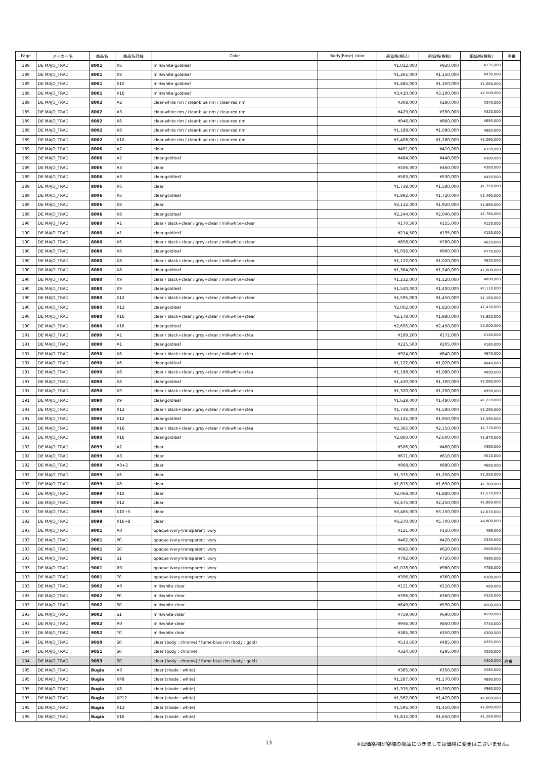| Page | メーカー名 | 商品名 | 商品名詳細 | Color | Body(Base) color | 新価格(税込) | 新価格(税抜) | 旧価格(税抜) | 廃番 |
| --- | --- | --- | --- | --- | --- | --- | --- | --- | --- |
| 189 | DE MAJO_TRAD | 8001 | K6 | milkwhite-goldleaf | | ¥1,012,000 | ¥920,000 | ¥735,000 | |
| 189 | DE MAJO_TRAD | 8001 | K8 | milkwhite-goldleaf | | ¥1,265,000 | ¥1,150,000 | ¥930,000 | |
| 189 | DE MAJO_TRAD | 8001 | K10 | milkwhite-goldleaf | | ¥1,485,000 | ¥1,350,000 | ¥1,060,000 | |
| 189 | DE MAJO_TRAD | 8001 | K16 | milkwhite-goldleaf | | ¥3,410,000 | ¥3,100,000 | ¥2,500,000 | |
| 189 | DE MAJO_TRAD | 8002 | A2 | clear-white rim / clear-blue rim / clear-red rim | | ¥308,000 | ¥280,000 | ¥240,000 | |
| 189 | DE MAJO_TRAD | 8002 | A3 | clear-white rim / clear-blue rim / clear-red rim | | ¥429,000 | ¥390,000 | ¥320,000 | |
| 189 | DE MAJO_TRAD | 8002 | K6 | clear-white rim / clear-blue rim / clear-red rim | | ¥946,000 | ¥860,000 | ¥695,000 | |
| 189 | DE MAJO_TRAD | 8002 | K8 | clear-white rim / clear-blue rim / clear-red rim | | ¥1,188,000 | ¥1,080,000 | ¥885,000 | |
| 189 | DE MAJO_TRAD | 8002 | K10 | clear-white rim / clear-blue rim / clear-red rim | | ¥1,408,000 | ¥1,280,000 | ¥1,060,000 | |
| 189 | DE MAJO_TRAD | 8006 | A2 | clear | | ¥451,000 | ¥410,000 | ¥350,000 | |
| 189 | DE MAJO_TRAD | 8006 | A2 | clear-goldleaf | | ¥484,000 | ¥440,000 | ¥380,000 | |
| 189 | DE MAJO_TRAD | 8006 | A3 | clear | | ¥506,000 | ¥460,000 | ¥380,000 | |
| 189 | DE MAJO_TRAD | 8006 | A3 | clear-goldleaf | | ¥583,000 | ¥530,000 | ¥450,000 | |
| 189 | DE MAJO_TRAD | 8006 | K6 | clear | | ¥1,738,000 | ¥1,580,000 | ¥1,350,000 | |
| 189 | DE MAJO_TRAD | 8006 | K6 | clear-goldleaf | | ¥1,892,000 | ¥1,720,000 | ¥1,490,000 | |
| 189 | DE MAJO_TRAD | 8006 | K8 | clear | | ¥2,112,000 | ¥1,920,000 | ¥1,660,000 | |
| 189 | DE MAJO_TRAD | 8006 | K8 | clear-goldleaf | | ¥2,244,000 | ¥2,040,000 | ¥1,760,000 | |
| 190 | DE MAJO_TRAD | 8080 | A1 | clear / black+clear / grey+clear / milkwhite+clear | | ¥170,500 | ¥155,000 | ¥125,000 | |
| 190 | DE MAJO_TRAD | 8080 | A1 | clear-goldleaf | | ¥214,500 | ¥195,000 | ¥155,000 | |
| 190 | DE MAJO_TRAD | 8080 | K6 | clear / black+clear / grey+clear / milkwhite+clear | | ¥858,000 | ¥780,000 | ¥620,000 | |
| 190 | DE MAJO_TRAD | 8080 | K6 | clear-goldleaf | | ¥1,056,000 | ¥960,000 | ¥770,000 | |
| 190 | DE MAJO_TRAD | 8080 | K8 | clear / black+clear / grey+clear / milkwhite+clear | | ¥1,122,000 | ¥1,020,000 | ¥830,000 | |
| 190 | DE MAJO_TRAD | 8080 | K8 | clear-goldleaf | | ¥1,364,000 | ¥1,240,000 | ¥1,000,000 | |
| 190 | DE MAJO_TRAD | 8080 | K9 | clear / black+clear / grey+clear / milkwhite+clear | | ¥1,232,000 | ¥1,120,000 | ¥890,000 | |
| 190 | DE MAJO_TRAD | 8080 | K9 | clear-goldleaf | | ¥1,540,000 | ¥1,400,000 | ¥1,110,000 | |
| 190 | DE MAJO_TRAD | 8080 | K12 | clear / black+clear / grey+clear / milkwhite+clear | | ¥1,595,000 | ¥1,450,000 | ¥1,160,000 | |
| 190 | DE MAJO_TRAD | 8080 | K12 | clear-goldleaf | | ¥2,002,000 | ¥1,820,000 | ¥1,430,000 | |
| 190 | DE MAJO_TRAD | 8080 | K16 | clear / black+clear / grey+clear / milkwhite+clear | | ¥2,178,000 | ¥1,980,000 | ¥1,620,000 | |
| 190 | DE MAJO_TRAD | 8080 | K16 | clear-goldleaf | | ¥2,695,000 | ¥2,450,000 | ¥2,000,000 | |
| 191 | DE MAJO_TRAD | 8090 | A1 | clear / black+clear / grey+clear / milkwhite+clea | | ¥189,200 | ¥172,000 | ¥140,000 | |
| 191 | DE MAJO_TRAD | 8090 | A1 | clear-goldleaf | | ¥225,500 | ¥205,000 | ¥165,000 | |
| 191 | DE MAJO_TRAD | 8090 | K6 | clear / black+clear / grey+clear / milkwhite+clea | | ¥924,000 | ¥840,000 | ¥670,000 | |
| 191 | DE MAJO_TRAD | 8090 | K6 | clear-goldleaf | | ¥1,122,000 | ¥1,020,000 | ¥840,000 | |
| 191 | DE MAJO_TRAD | 8090 | K8 | clear / black+clear / grey+clear / milkwhite+clea | | ¥1,188,000 | ¥1,080,000 | ¥890,000 | |
| 191 | DE MAJO_TRAD | 8090 | K8 | clear-goldleaf | | ¥1,430,000 | ¥1,300,000 | ¥1,060,000 | |
| 191 | DE MAJO_TRAD | 8090 | K9 | clear / black+clear / grey+clear / milkwhite+clea | | ¥1,320,000 | ¥1,200,000 | ¥990,000 | |
| 191 | DE MAJO_TRAD | 8090 | K9 | clear-goldleaf | | ¥1,628,000 | ¥1,480,000 | ¥1,210,000 | |
| 191 | DE MAJO_TRAD | 8090 | K12 | clear / black+clear / grey+clear / milkwhite+clea | | ¥1,738,000 | ¥1,580,000 | ¥1,290,000 | |
| 191 | DE MAJO_TRAD | 8090 | K12 | clear-goldleaf | | ¥2,145,000 | ¥1,950,000 | ¥1,590,000 | |
| 191 | DE MAJO_TRAD | 8090 | K16 | clear / black+clear / grey+clear / milkwhite+clea | | ¥2,365,000 | ¥2,150,000 | ¥1,770,000 | |
| 191 | DE MAJO_TRAD | 8090 | K16 | clear-goldleaf | | ¥2,860,000 | ¥2,600,000 | ¥1,870,000 | |
| 192 | DE MAJO_TRAD | 8099 | A2 | clear | | ¥506,000 | ¥460,000 | ¥390,000 | |
| 192 | DE MAJO_TRAD | 8099 | A3 | clear | | ¥671,000 | ¥610,000 | ¥510,000 | |
| 192 | DE MAJO_TRAD | 8099 | A3+2 | clear | | ¥968,000 | ¥880,000 | ¥680,000 | |
| 192 | DE MAJO_TRAD | 8099 | K6 | clear | | ¥1,375,000 | ¥1,250,000 | ¥1,050,000 | |
| 192 | DE MAJO_TRAD | 8099 | K8 | clear | | ¥1,815,000 | ¥1,650,000 | ¥1,360,000 | |
| 192 | DE MAJO_TRAD | 8099 | K10 | clear | | ¥2,068,000 | ¥1,880,000 | ¥1,570,000 | |
| 192 | DE MAJO_TRAD | 8099 | K12 | clear | | ¥2,475,000 | ¥2,250,000 | ¥1,860,000 | |
| 192 | DE MAJO_TRAD | 8099 | K10+5 | clear | | ¥3,465,000 | ¥3,150,000 | ¥2,670,000 | |
| 192 | DE MAJO_TRAD | 8099 | K16+8 | clear | | ¥6,270,000 | ¥5,700,000 | ¥4,800,000 | |
| 193 | DE MAJO_TRAD | 9001 | A0 | opaque ivory-transparent ivory | | ¥121,000 | ¥110,000 | ¥89,000 | |
| 193 | DE MAJO_TRAD | 9001 | P0 | opaque ivory-transparent ivory | | ¥462,000 | ¥420,000 | ¥330,000 | |
| 193 | DE MAJO_TRAD | 9001 | S0 | opaque ivory-transparent ivory | | ¥682,000 | ¥620,000 | ¥500,000 | |
| 193 | DE MAJO_TRAD | 9001 | S1 | opaque ivory-transparent ivory | | ¥792,000 | ¥720,000 | ¥590,000 | |
| 193 | DE MAJO_TRAD | 9001 | R0 | opaque ivory-transparent ivory | | ¥1,078,000 | ¥980,000 | ¥795,000 | |
| 193 | DE MAJO_TRAD | 9001 | T0 | opaque ivory-transparent ivory | | ¥396,000 | ¥360,000 | ¥300,000 | |
| 193 | DE MAJO_TRAD | 9002 | A0 | milkwhite-clear | | ¥121,000 | ¥110,000 | ¥89,000 | |
| 193 | DE MAJO_TRAD | 9002 | P0 | milkwhite-clear | | ¥396,000 | ¥360,000 | ¥320,000 | |
| 193 | DE MAJO_TRAD | 9002 | S0 | milkwhite-clear | | ¥649,000 | ¥590,000 | ¥500,000 | |
| 193 | DE MAJO_TRAD | 9002 | S1 | milkwhite-clear | | ¥759,000 | ¥690,000 | ¥590,000 | |
| 193 | DE MAJO_TRAD | 9002 | R0 | milkwhite-clear | | ¥946,000 | ¥860,000 | ¥740,000 | |
| 193 | DE MAJO_TRAD | 9002 | T0 | milkwhite-clear | | ¥385,000 | ¥350,000 | ¥300,000 | |
| 194 | DE MAJO_TRAD | 9050 | S0 | clear (body : chrome) / fume-blue rim (body : gold) | | ¥533,500 | ¥485,000 | ¥395,000 | |
| 194 | DE MAJO_TRAD | 9051 | S0 | clear (body : chrome) | | ¥324,500 | ¥295,000 | ¥250,000 | |
| 194 | DE MAJO_TRAD | 9053 | S0 | clear (body : chrome) / fume-blue rim (body : gold) | | | | ¥300,000 | 廃番 |
| 195 | DE MAJO_TRAD | Bugia | A3 | clear (shade : white) | | ¥385,000 | ¥350,000 | ¥265,000 | |
| 195 | DE MAJO_TRAD | Bugia | KP8 | clear (shade : white) | | ¥1,287,000 | ¥1,170,000 | ¥890,000 | |
| 195 | DE MAJO_TRAD | Bugia | K8 | clear (shade : white) | | ¥1,375,000 | ¥1,250,000 | ¥960,000 | |
| 195 | DE MAJO_TRAD | Bugia | KP12 | clear (shade : white) | | ¥1,562,000 | ¥1,420,000 | ¥1,060,000 | |
| 195 | DE MAJO_TRAD | Bugia | K12 | clear (shade : white) | | ¥1,595,000 | ¥1,450,000 | ¥1,080,000 | |
| 195 | DE MAJO_TRAD | Bugia | K16 | clear (shade : white) | | ¥1,815,000 | ¥1,650,000 | ¥1,260,000 | |
13
※旧価格欄が空欄の商品につきましては価格に変更はございません。